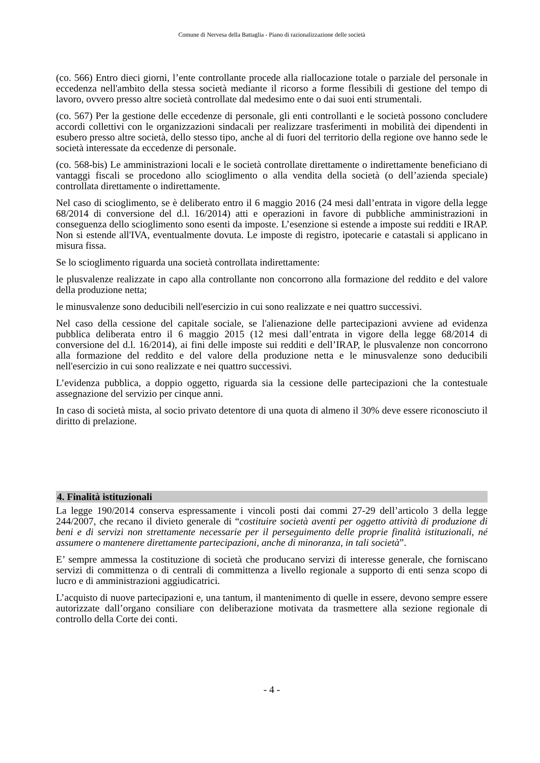Comune di Nervesa della Battaglia - Piano di razionalizzazione delle società
(co. 566) Entro dieci giorni, l’ente controllante procede alla riallocazione totale o parziale del personale in eccedenza nell'ambito della stessa società mediante il ricorso a forme flessibili di gestione del tempo di lavoro, ovvero presso altre società controllate dal medesimo ente o dai suoi enti strumentali.
(co. 567) Per la gestione delle eccedenze di personale, gli enti controllanti e le società possono concludere accordi collettivi con le organizzazioni sindacali per realizzare trasferimenti in mobilità dei dipendenti in esubero presso altre società, dello stesso tipo, anche al di fuori del territorio della regione ove hanno sede le società interessate da eccedenze di personale.
(co. 568-bis) Le amministrazioni locali e le società controllate direttamente o indirettamente beneficiano di vantaggi fiscali se procedono allo scioglimento o alla vendita della società (o dell’azienda speciale) controllata direttamente o indirettamente.
Nel caso di scioglimento, se è deliberato entro il 6 maggio 2016 (24 mesi dall’entrata in vigore della legge 68/2014 di conversione del d.l. 16/2014) atti e operazioni in favore di pubbliche amministrazioni in conseguenza dello scioglimento sono esenti da imposte. L’esenzione si estende a imposte sui redditi e IRAP. Non si estende all'IVA, eventualmente dovuta. Le imposte di registro, ipotecarie e catastali si applicano in misura fissa.
Se lo scioglimento riguarda una società controllata indirettamente:
le plusvalenze realizzate in capo alla controllante non concorrono alla formazione del reddito e del valore della produzione netta;
le minusvalenze sono deducibili nell'esercizio in cui sono realizzate e nei quattro successivi.
Nel caso della cessione del capitale sociale, se l'alienazione delle partecipazioni avviene ad evidenza pubblica deliberata entro il 6 maggio 2015 (12 mesi dall’entrata in vigore della legge 68/2014 di conversione del d.l. 16/2014), ai fini delle imposte sui redditi e dell’IRAP, le plusvalenze non concorrono alla formazione del reddito e del valore della produzione netta e le minusvalenze sono deducibili nell'esercizio in cui sono realizzate e nei quattro successivi.
L’evidenza pubblica, a doppio oggetto, riguarda sia la cessione delle partecipazioni che la contestuale assegnazione del servizio per cinque anni.
In caso di società mista, al socio privato detentore di una quota di almeno il 30% deve essere riconosciuto il diritto di prelazione.
4. Finalità istituzionali
La legge 190/2014 conserva espressamente i vincoli posti dai commi 27-29 dell’articolo 3 della legge 244/2007, che recano il divieto generale di “costituire società aventi per oggetto attività di produzione di beni e di servizi non strettamente necessarie per il perseguimento delle proprie finalità istituzionali, né assumere o mantenere direttamente partecipazioni, anche di minoranza, in tali società”.
E’ sempre ammessa la costituzione di società che producano servizi di interesse generale, che forniscano servizi di committenza o di centrali di committenza a livello regionale a supporto di enti senza scopo di lucro e di amministrazioni aggiudicatrici.
L’acquisto di nuove partecipazioni e, una tantum, il mantenimento di quelle in essere, devono sempre essere autorizzate dall’organo consiliare con deliberazione motivata da trasmettere alla sezione regionale di controllo della Corte dei conti.
- 4 -